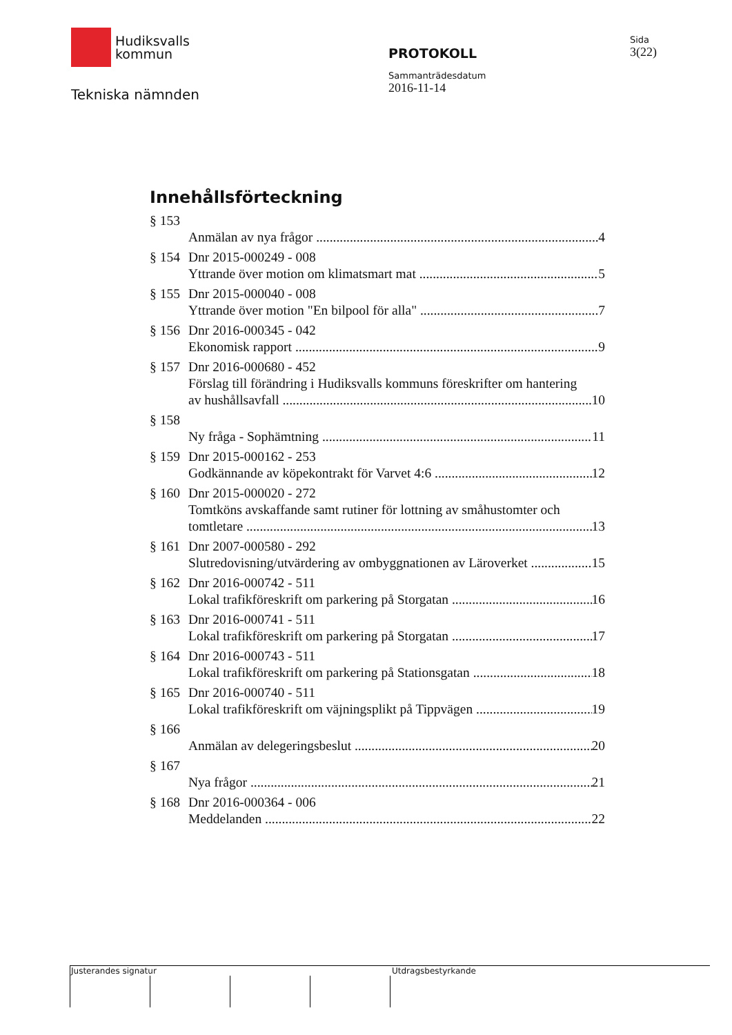Hudiksvalls
kommun
Tekniska nämnden
PROTOKOLL
Sammanträdesdatum
2016-11-14
Sida
3(22)
Innehållsförteckning
§ 153
Anmälan av nya frågor 4
§ 154 Dnr 2015-000249 - 008
Yttrande över motion om klimatsmart mat 5
§ 155 Dnr 2015-000040 - 008
Yttrande över motion "En bilpool för alla" 7
§ 156 Dnr 2016-000345 - 042
Ekonomisk rapport 9
§ 157 Dnr 2016-000680 - 452
Förslag till förändring i Hudiksvalls kommuns föreskrifter om hantering
av hushållsavfall 10
§ 158
Ny fråga - Sophämtning 11
§ 159 Dnr 2015-000162 - 253
Godkännande av köpekontrakt för Varvet 4:6 12
§ 160 Dnr 2015-000020 - 272
Tomtköns avskaffande samt rutiner för lottning av småhustomter och
tomtletare 13
§ 161 Dnr 2007-000580 - 292
Slutredovisning/utvärdering av ombyggnationen av Läroverket 15
§ 162 Dnr 2016-000742 - 511
Lokal trafikföreskrift om parkering på Storgatan 16
§ 163 Dnr 2016-000741 - 511
Lokal trafikföreskrift om parkering på Storgatan 17
§ 164 Dnr 2016-000743 - 511
Lokal trafikföreskrift om parkering på Stationsgatan 18
§ 165 Dnr 2016-000740 - 511
Lokal trafikföreskrift om väjningsplikt på Tippvägen 19
§ 166
Anmälan av delegeringsbeslut 20
§ 167
Nya frågor 21
§ 168 Dnr 2016-000364 - 006
Meddelanden 22
Justerandes signatur Utdragsbestyrkande